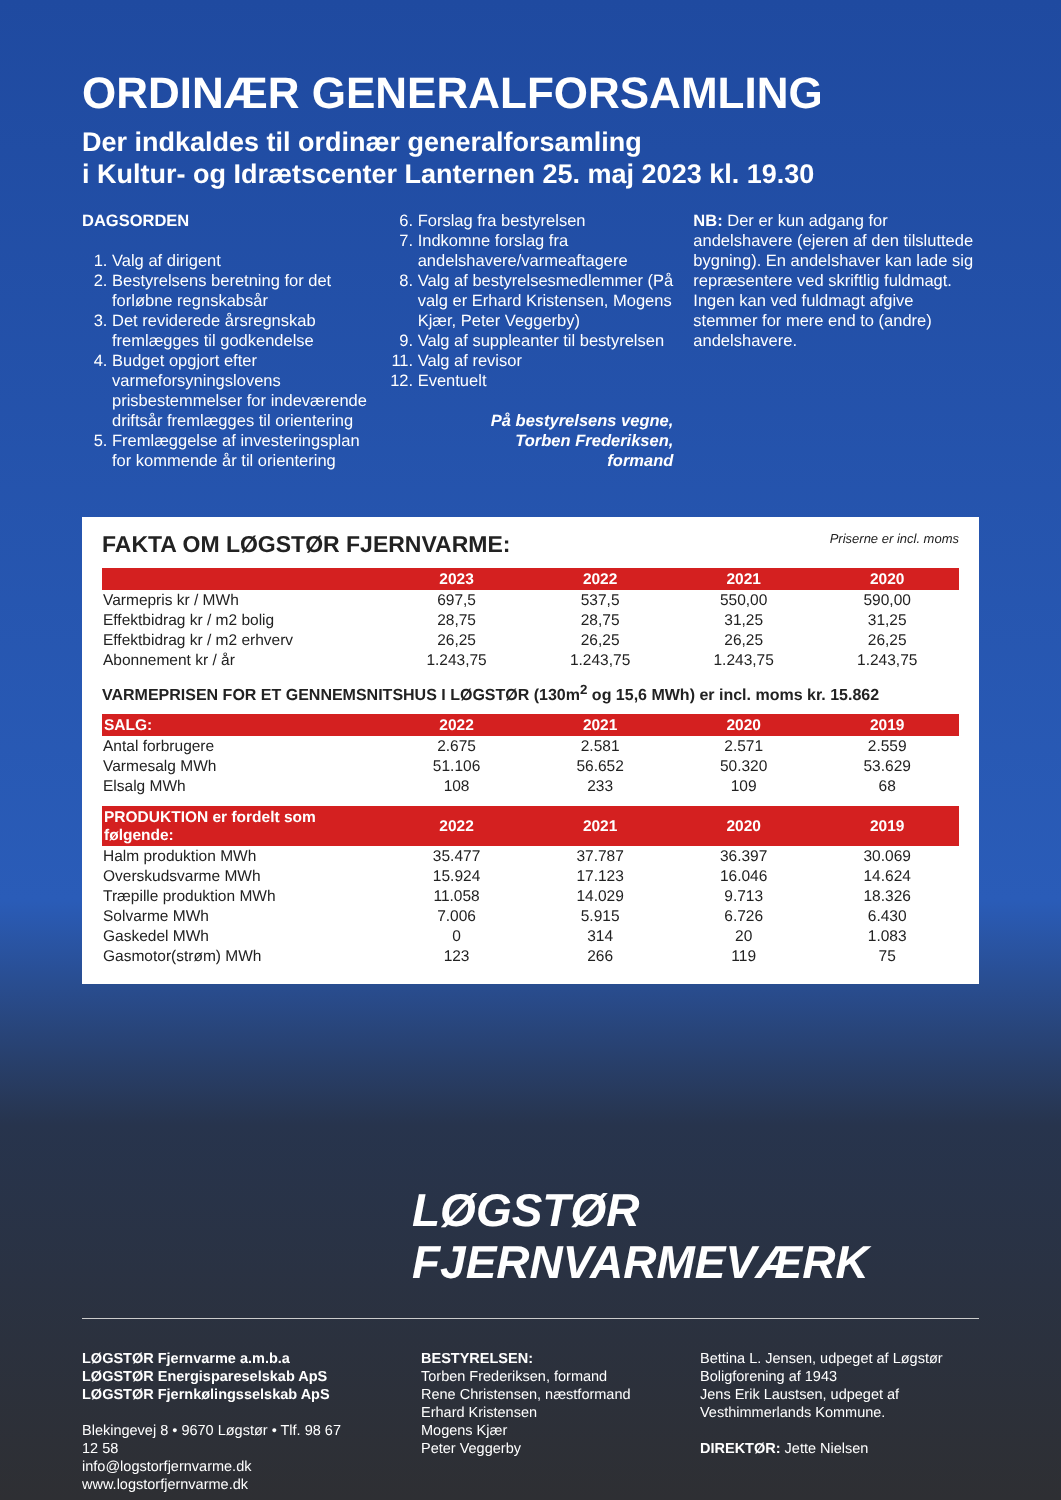ORDINÆR GENERALFORSAMLING
Der indkaldes til ordinær generalforsamling
i Kultur- og Idrætscenter Lanternen 25. maj 2023 kl. 19.30
DAGSORDEN
1. Valg af dirigent
2. Bestyrelsens beretning for det forløbne regnskabsår
3. Det reviderede årsregnskab fremlægges til godkendelse
4. Budget opgjort efter varmeforsyningslovens prisbestemmelser for indeværende driftsår fremlægges til orientering
5. Fremlæggelse af investeringsplan for kommende år til orientering
6. Forslag fra bestyrelsen
7. Indkomne forslag fra andelshavere/varmeaftagere
8. Valg af bestyrelsesmedlemmer (På valg er Erhard Kristensen, Mogens Kjær, Peter Veggerby)
9. Valg af suppleanter til bestyrelsen
11. Valg af revisor
12. Eventuelt
På bestyrelsens vegne,
Torben Frederiksen,
formand
NB: Der er kun adgang for andelshavere (ejeren af den tilsluttede bygning). En andelshaver kan lade sig repræsentere ved skriftlig fuldmagt. Ingen kan ved fuldmagt afgive stemmer for mere end to (andre) andelshavere.
FAKTA OM LØGSTØR FJERNVARME: Priserne er incl. moms
| | 2023 | 2022 | 2021 | 2020 |
| --- | --- | --- | --- | --- |
| Varmepris kr / MWh | 697,5 | 537,5 | 550,00 | 590,00 |
| Effektbidrag kr / m2 bolig | 28,75 | 28,75 | 31,25 | 31,25 |
| Effektbidrag kr / m2 erhverv | 26,25 | 26,25 | 26,25 | 26,25 |
| Abonnement kr / år | 1.243,75 | 1.243,75 | 1.243,75 | 1.243,75 |
VARMEPRISEN FOR ET GENNEMSNITSHUS I LØGSTØR (130m<sup>2</sup> og 15,6 MWh) er incl. moms kr. 15.862
| SALG: | 2022 | 2021 | 2020 | 2019 |
| --- | --- | --- | --- | --- |
| Antal forbrugere | 2.675 | 2.581 | 2.571 | 2.559 |
| Varmesalg MWh | 51.106 | 56.652 | 50.320 | 53.629 |
| Elsalg MWh | 108 | 233 | 109 | 68 |
| PRODUKTION er fordelt som følgende: | 2022 | 2021 | 2020 | 2019 |
| --- | --- | --- | --- | --- |
| Halm produktion MWh | 35.477 | 37.787 | 36.397 | 30.069 |
| Overskudsvarme MWh | 15.924 | 17.123 | 16.046 | 14.624 |
| Træpille produktion MWh | 11.058 | 14.029 | 9.713 | 18.326 |
| Solvarme MWh | 7.006 | 5.915 | 6.726 | 6.430 |
| Gaskedel MWh | 0 | 314 | 20 | 1.083 |
| Gasmotor(strøm) MWh | 123 | 266 | 119 | 75 |
LØGSTØR
FJERNVARMEVÆRK
LØGSTØR Fjernvarme a.m.b.a
LØGSTØR Energispareselskab ApS
LØGSTØR Fjernkølingsselskab ApS
Blekingevej 8 • 9670 Løgstør • Tlf. 98 67 12 58
info@logstorfjernvarme.dk
www.logstorfjernvarme.dk
BESTYRELSEN:
Torben Frederiksen, formand
Rene Christensen, næstformand
Erhard Kristensen
Mogens Kjær
Peter Veggerby
Bettina L. Jensen, udpeget af Løgstør Boligforening af 1943
Jens Erik Laustsen, udpeget af Vesthimmerlands Kommune.
DIREKTØR: Jette Nielsen